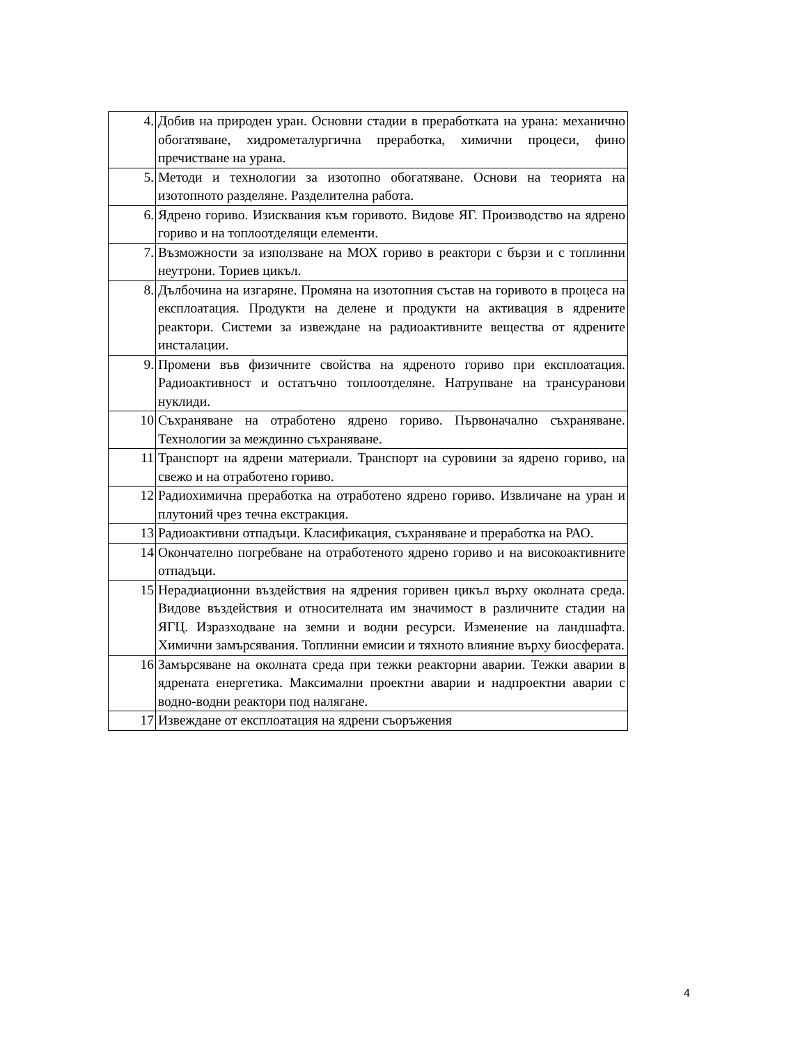| 4. | Добив на природен уран. Основни стадии в преработката на урана: механично обогатяване, хидрометалургична преработка, химични процеси, фино пречистване на урана. |
| 5. | Методи и технологии за изотопно обогатяване. Основи на теорията на изотопното разделяне. Разделителна работа. |
| 6. | Ядрено гориво. Изисквания към горивото. Видове ЯГ. Производство на ядрено гориво и на топлоотделящи елементи. |
| 7. | Възможности за използване на МОХ гориво в реактори с бързи и с топлинни неутрони. Ториев цикъл. |
| 8. | Дълбочина на изгаряне. Промяна на изотопния състав на горивото в процеса на експлоатация. Продукти на делене и продукти на активация в ядрените реактори. Системи за извеждане на радиоактивните вещества от ядрените инсталации. |
| 9. | Промени във физичните свойства на ядреното гориво при експлоатация. Радиоактивност и остатъчно топлоотделяне. Натрупване на трансуранови нуклиди. |
| 10 | Съхраняване на отработено ядрено гориво. Първоначално съхраняване. Технологии за междинно съхраняване. |
| 11 | Транспорт на ядрени материали. Транспорт на суровини за ядрено гориво, на свежо и на отработено гориво. |
| 12 | Радиохимична преработка на отработено ядрено гориво. Извличане на уран и плутоний чрез течна екстракция. |
| 13 | Радиоактивни отпадъци. Класификация, съхраняване и преработка на РАО. |
| 14 | Окончателно погребване на отработеното ядрено гориво и на високоактивните отпадъци. |
| 15 | Нерадиационни въздействия на ядрения горивен цикъл върху околната среда. Видове въздействия и относителната им значимост в различните стадии на ЯГЦ. Изразходване на земни и водни ресурси. Изменение на ландшафта. Химични замърсявания. Топлинни емисии и тяхното влияние върху биосферата. |
| 16 | Замърсяване на околната среда при тежки реакторни аварии. Тежки аварии в ядрената енергетика. Максимални проектни аварии и надпроектни аварии с водно-водни реактори под налягане. |
| 17 | Извеждане от експлоатация на ядрени съоръжения |
4